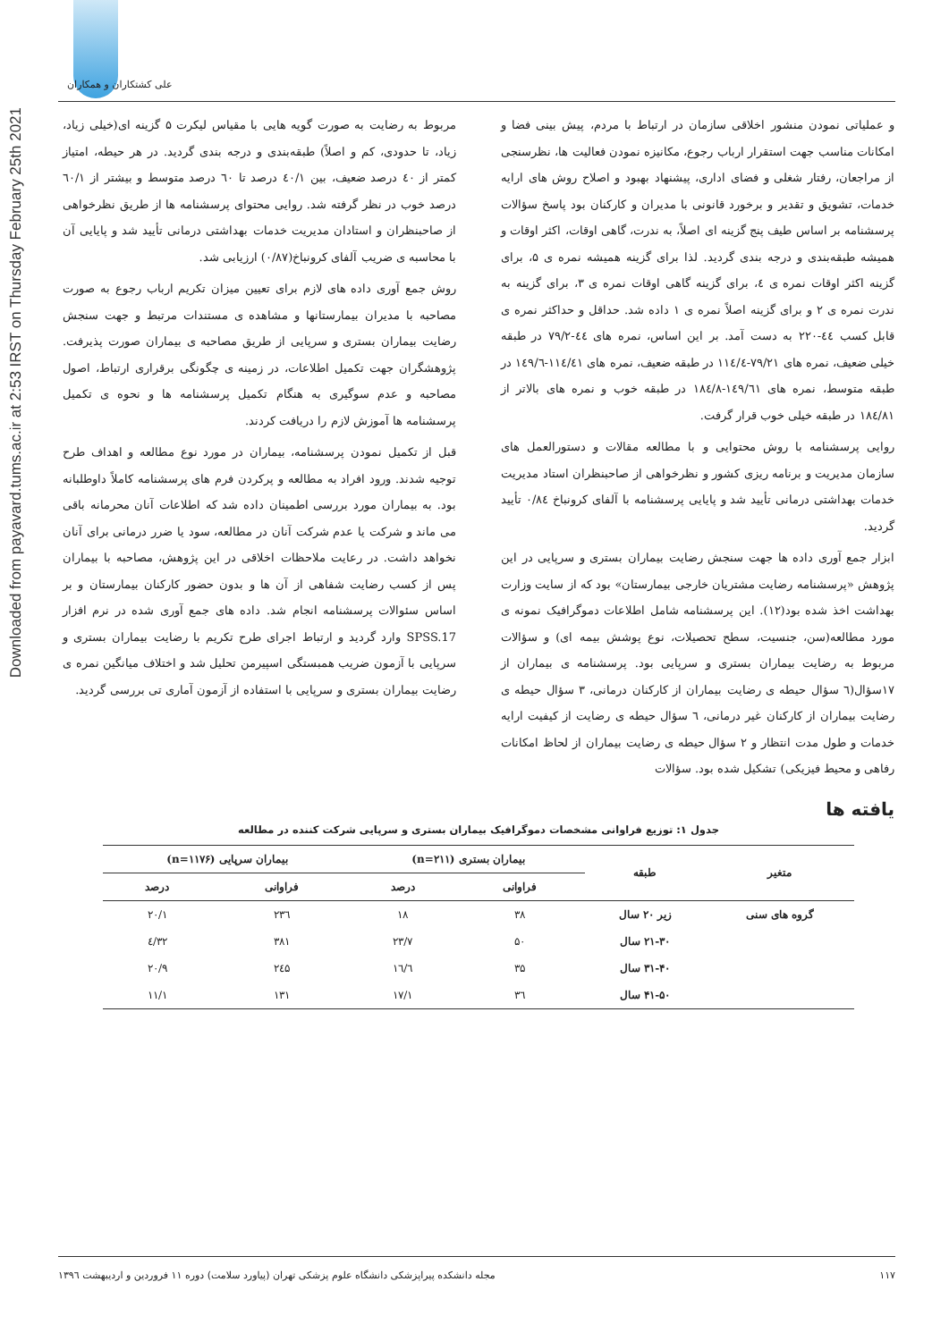علی کشتکاران و همکاران
Downloaded from payavard.tums.ac.ir at 2:53 IRST on Thursday February 25th 2021
و عملیاتی نمودن منشور اخلاقی سازمان در ارتباط با مردم، پیش بینی فضا و امکانات مناسب جهت استقرار ارباب رجوع، مکانیزه نمودن فعالیت ها، نظرسنجی از مراجعان، رفتار شغلی و فضای اداری، پیشنهاد بهبود و اصلاح روش های ارایه خدمات، تشویق و تقدیر و برخورد قانونی با مدیران و کارکنان بود پاسخ سؤالات پرسشنامه بر اساس طیف پنج گزینه ای اصلاً، به ندرت، گاهی اوقات، اکثر اوقات و همیشه طبقه‌بندی و درجه بندی گردید. لذا برای گزینه همیشه نمره ی ۵، برای گزینه اکثر اوقات نمره ی ٤، برای گزینه گاهی اوقات نمره ی ۳، برای گزینه به ندرت نمره ی ۲ و برای گزینه اصلاً نمره ی ۱ داده شد. حداقل و حداکثر نمره ی قابل کسب ٤٤-۲۲۰ به دست آمد. بر این اساس، نمره های ٤٤-۷۹/۲ در طبقه خیلی ضعیف، نمره های ۷۹/۲۱-۱۱٤/٤ در طبقه ضعیف، نمره های ۱۱٤/٤۱-۱٤۹/٦ در طبقه متوسط، نمره های ۱٤۹/٦۱-۱۸٤/۸ در طبقه خوب و نمره های بالاتر از ۱۸٤/۸۱ در طبقه خیلی خوب قرار گرفت.
روایی پرسشنامه با روش محتوایی و با مطالعه مقالات و دستورالعمل های سازمان مدیریت و برنامه ریزی کشور و نظرخواهی از صاحبنظران استاد مدیریت خدمات بهداشتی درمانی تأیید شد و پایایی پرسشنامه با آلفای کرونباخ ۰/۸٤ تأیید گردید.
ابزار جمع آوری داده ها جهت سنجش رضایت بیماران بستری و سرپایی در این پژوهش «پرسشنامه رضایت مشتریان خارجی بیمارستان» بود که از سایت وزارت بهداشت اخذ شده بود(۱۲). این پرسشنامه شامل اطلاعات دموگرافیک نمونه ی مورد مطالعه(سن، جنسیت، سطح تحصیلات، نوع پوشش بیمه ای) و سؤالات مربوط به رضایت بیماران بستری و سرپایی بود. پرسشنامه ی بیماران از ۱۷سؤال(٦ سؤال حیطه ی رضایت بیماران از کارکنان درمانی، ۳ سؤال حیطه ی رضایت بیماران از کارکنان غیر درمانی، ٦ سؤال حیطه ی رضایت از کیفیت ارایه خدمات و طول مدت انتظار و ۲ سؤال حیطه ی رضایت بیماران از لحاظ امکانات رفاهی و محیط فیزیکی) تشکیل شده بود. سؤالات
مربوط به رضایت به صورت گویه هایی با مقیاس لیکرت ۵ گزینه ای(خیلی زیاد، زیاد، تا حدودی، کم و اصلاً) طبقه‌بندی و درجه بندی گردید. در هر حیطه، امتیاز کمتر از ٤۰ درصد ضعیف، بین ٤۰/۱ درصد تا ٦۰ درصد متوسط و بیشتر از ٦۰/۱ درصد خوب در نظر گرفته شد. روایی محتوای پرسشنامه ها از طریق نظرخواهی از صاحبنظران و استادان مدیریت خدمات بهداشتی درمانی تأیید شد و پایایی آن با محاسبه ی ضریب آلفای کرونباخ(۰/۸۷) ارزیابی شد.
روش جمع آوری داده های لازم برای تعیین میزان تکریم ارباب رجوع به صورت مصاحبه با مدیران بیمارستانها و مشاهده ی مستندات مرتبط و جهت سنجش رضایت بیماران بستری و سرپایی از طریق مصاحبه ی بیماران صورت پذیرفت. پژوهشگران جهت تکمیل اطلاعات، در زمینه ی چگونگی برقراری ارتباط، اصول مصاحبه و عدم سوگیری به هنگام تکمیل پرسشنامه ها و نحوه ی تکمیل پرسشنامه ها آموزش لازم را دریافت کردند.
قبل از تکمیل نمودن پرسشنامه، بیماران در مورد نوع مطالعه و اهداف طرح توجیه شدند. ورود افراد به مطالعه و پرکردن فرم های پرسشنامه کاملاً داوطلبانه بود. به بیماران مورد بررسی اطمینان داده شد که اطلاعات آنان محرمانه باقی می ماند و شرکت یا عدم شرکت آنان در مطالعه، سود یا ضرر درمانی برای آنان نخواهد داشت. در رعایت ملاحظات اخلاقی در این پژوهش، مصاحبه با بیماران پس از کسب رضایت شفاهی از آن ها و بدون حضور کارکنان بیمارستان و بر اساس سئوالات پرسشنامه انجام شد. داده های جمع آوری شده در نرم افزار SPSS.17 وارد گردید و ارتباط اجرای طرح تکریم با رضایت بیماران بستری و سرپایی با آزمون ضریب همبستگی اسپیرمن تحلیل شد و اختلاف میانگین نمره ی رضایت بیماران بستری و سرپایی با استفاده از آزمون آماری تی بررسی گردید.
یافته ها
جدول ۱: توزیع فراوانی مشخصات دموگرافیک بیماران بستری و سرپایی شرکت کننده در مطالعه
| متغیر | طبقه | بیماران بستری (n=۲۱۱) | | بیماران سرپایی (n=۱۱۷۶) | |
| --- | --- | --- | --- | --- | --- |
| | | فراوانی | درصد | فراوانی | درصد |
| گروه های سنی | زیر ۲۰ سال | ۳۸ | ۱۸ | ۲۳٦ | ۲۰/۱ |
| | ۲۱-۳۰ سال | ۵۰ | ۲۳/۷ | ۳۸۱ | ۳۲/٤ |
| | ۳۱-۴۰ سال | ۳۵ | ۱٦/٦ | ۲٤۵ | ۲۰/۹ |
| | ۴۱-۵۰ سال | ۳٦ | ۱۷/۱ | ۱۳۱ | ۱۱/۱ |
مجله دانشکده پیراپزشکی دانشگاه علوم پزشکی تهران (پیاورد سلامت) دوره ۱۱ فروردین و اردیبهشت ۱۳۹٦ ۱۱۷